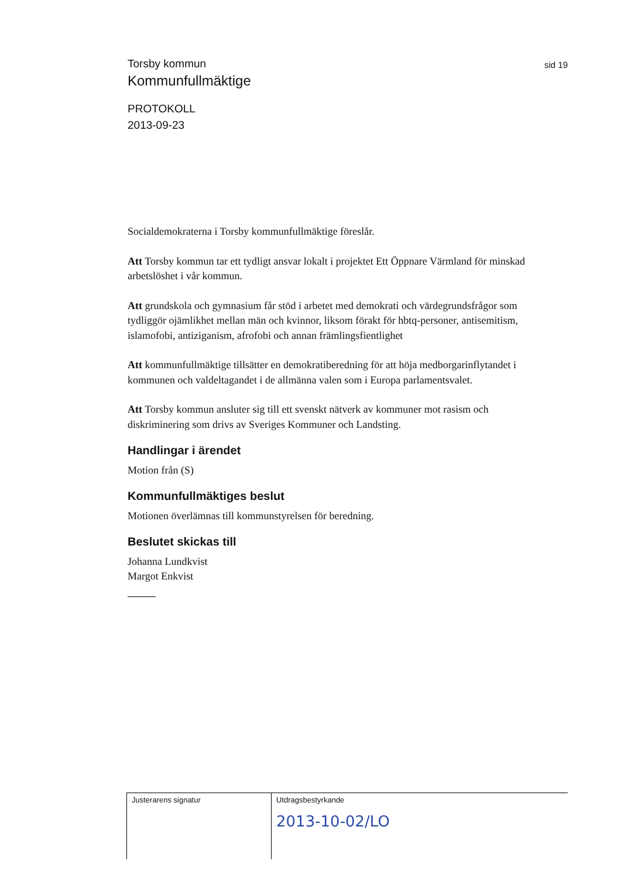sid 19
Torsby kommun
Kommunfullmäktige
PROTOKOLL
2013-09-23
Socialdemokraterna i Torsby kommunfullmäktige föreslår.
Att Torsby kommun tar ett tydligt ansvar lokalt i projektet Ett Öppnare Värmland för minskad arbetslöshet i vår kommun.
Att grundskola och gymnasium får stöd i arbetet med demokrati och värdegrundsfrågor som tydliggör ojämlikhet mellan män och kvinnor, liksom förakt för hbtq-personer, antisemitism, islamofobi, antiziganism, afrofobi och annan främlingsfientlighet
Att kommunfullmäktige tillsätter en demokratiberedning för att höja medborgarinflytandet i kommunen och valdeltagandet i de allmänna valen som i Europa parlamentsvalet.
Att Torsby kommun ansluter sig till ett svenskt nätverk av kommuner mot rasism och diskriminering som drivs av Sveriges Kommuner och Landsting.
Handlingar i ärendet
Motion från (S)
Kommunfullmäktiges beslut
Motionen överlämnas till kommunstyrelsen för beredning.
Beslutet skickas till
Johanna Lundkvist
Margot Enkvist
Justerarens signatur Utdragsbestyrkande
2013-10-02/LO